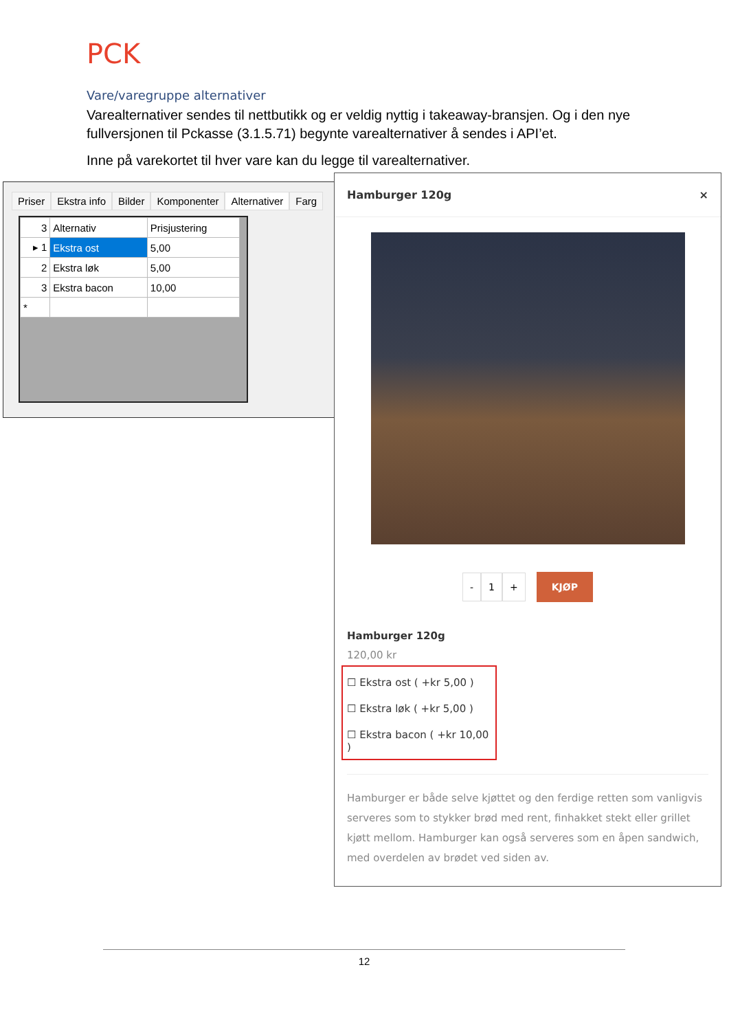PCK
Vare/varegruppe alternativer
Varealternativer sendes til nettbutikk og er veldig nyttig i takeaway-bransjen. Og i den nye fullversjonen til Pckasse (3.1.5.71) begynte varealternativer å sendes i API’et.
Inne på varekortet til hver vare kan du legge til varealternativer.
Priser Ekstra info Bilder Komponenter Alternativer Farg
| 3 | Alternativ | Prisjustering |
| --- | --- | --- |
| ▸ 1 | Ekstra ost | 5,00 |
| 2 | Ekstra løk | 5,00 |
| 3 | Ekstra bacon | 10,00 |
| * | | |
Hamburger 120g ×
- 1 + KJØP
Hamburger 120g
120,00 kr
☐ Ekstra ost ( +kr 5,00 )
☐ Ekstra løk ( +kr 5,00 )
☐ Ekstra bacon ( +kr 10,00 )
Hamburger er både selve kjøttet og den ferdige retten som vanligvis serveres som to stykker brød med rent, finhakket stekt eller grillet kjøtt mellom. Hamburger kan også serveres som en åpen sandwich, med overdelen av brødet ved siden av.
12